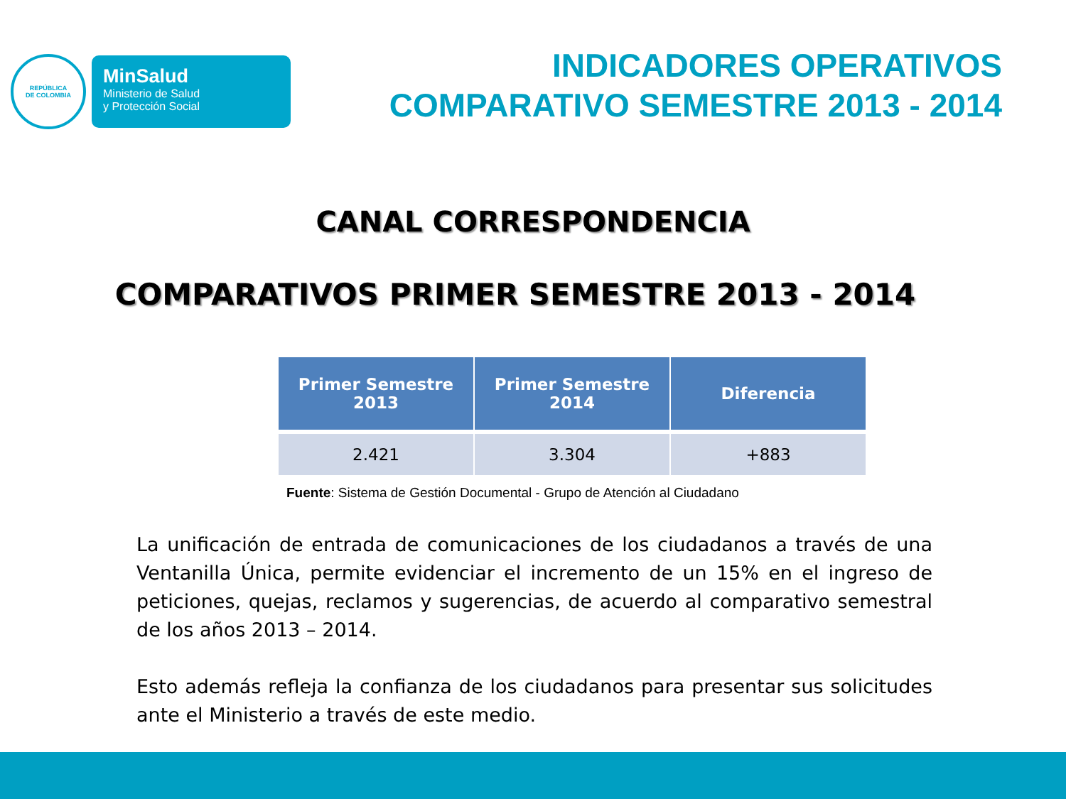REPÚBLICA
DE COLOMBIA
MinSalud
Ministerio de Salud
y Protección Social
INDICADORES OPERATIVOS
COMPARATIVO SEMESTRE 2013 - 2014
CANAL CORRESPONDENCIA
COMPARATIVOS PRIMER SEMESTRE 2013 - 2014
| Primer Semestre 2013 | Primer Semestre 2014 | Diferencia |
| --- | --- | --- |
| 2.421 | 3.304 | +883 |
Fuente: Sistema de Gestión Documental - Grupo de Atención al Ciudadano
La unificación de entrada de comunicaciones de los ciudadanos a través de una Ventanilla Única, permite evidenciar el incremento de un 15% en el ingreso de peticiones, quejas, reclamos y sugerencias, de acuerdo al comparativo semestral de los años 2013 – 2014.
Esto además refleja la confianza de los ciudadanos para presentar sus solicitudes ante el Ministerio a través de este medio.